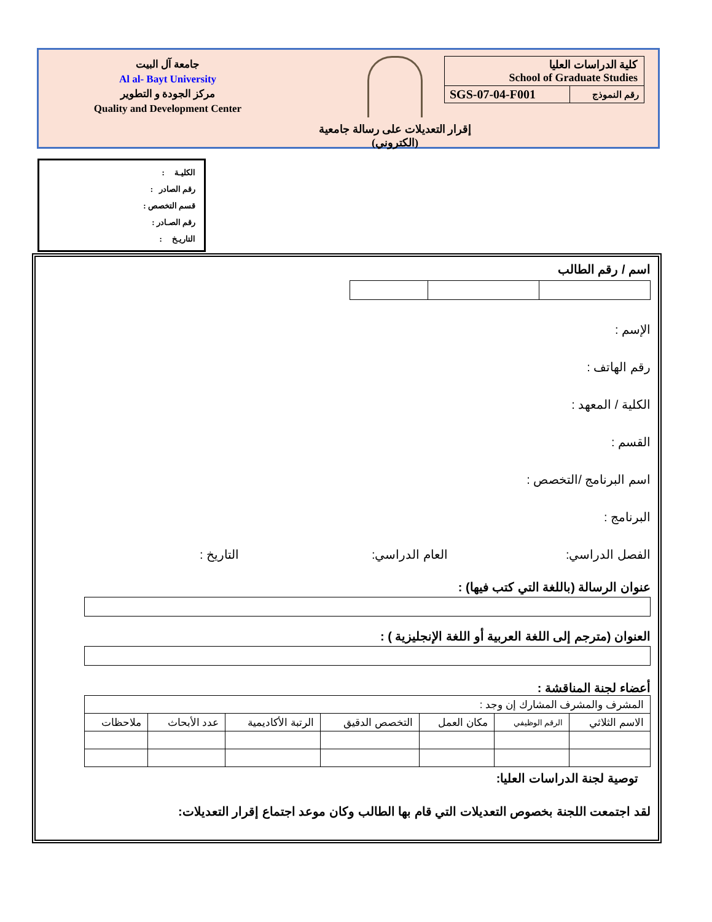جامعة آل البيت
Al al- Bayt University
مركز الجودة و التطوير
Quality and Development Center
إقرار التعديلات على رسالة جامعية
(الكتروني)
كلية الدراسات العليا
School of Graduate Studies
| SGS-07-04-F001 | رقم النموذج |
الكليـة :
رقم الصادر :
قسم التخصص :
رقم الصـادر :
التاريـخ :
اسم / رقم الطالب
الإسم :
رقم الهاتف :
الكلية / المعهد :
القسم :
اسم البرنامج /التخصص :
البرنامج :
الفصل الدراسي: العام الدراسي: التاريخ :
عنوان الرسالة (باللغة التي كتب فيها) :
العنوان (مترجم إلى اللغة العربية أو اللغة الإنجليزية ) :
أعضاء لجنة المناقشة :
| المشرف والمشرف المشارك إن وجد : | | | | | | |
| الاسم الثلاثي | الرقم الوظيفي | مكان العمل | التخصص الدقيق | الرتبة الأكاديمية | عدد الأبحاث | ملاحظات |
توصية لجنة الدراسات العليا:
لقد اجتمعت اللجنة بخصوص التعديلات التي قام بها الطالب وكان موعد اجتماع إقرار التعديلات: